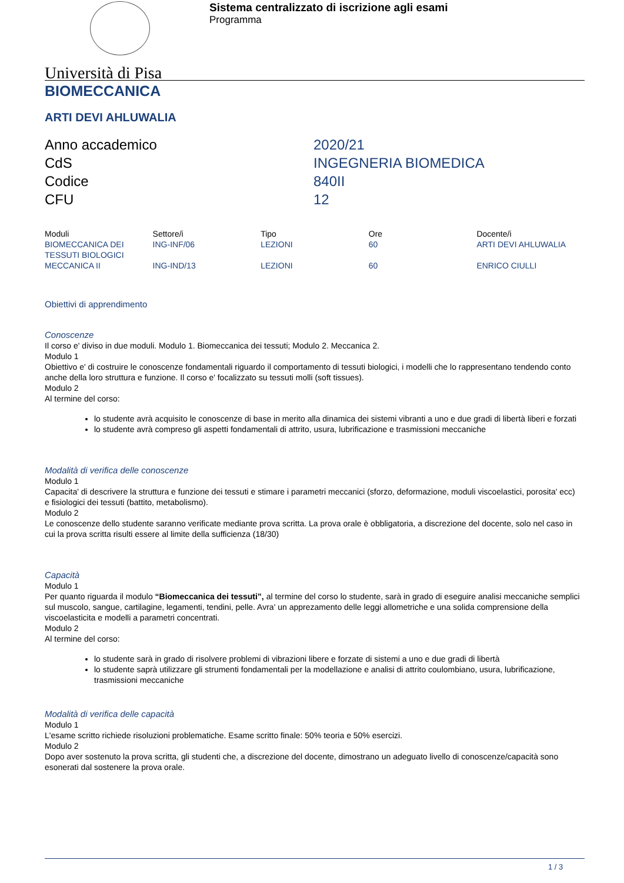Sistema centralizzato di iscrizione agli esami
Programma
Università di Pisa
BIOMECCANICA
ARTI DEVI AHLUWALIA
| Anno accademico | 2020/21 |
| CdS | INGEGNERIA BIOMEDICA |
| Codice | 840II |
| CFU | 12 |
| Moduli | Settore/i | Tipo | Ore | Docente/i |
| --- | --- | --- | --- | --- |
| BIOMECCANICA DEI TESSUTI BIOLOGICI | ING-INF/06 | LEZIONI | 60 | ARTI DEVI AHLUWALIA |
| MECCANICA II | ING-IND/13 | LEZIONI | 60 | ENRICO CIULLI |
Obiettivi di apprendimento
Conoscenze
Il corso e' diviso in due moduli. Modulo 1. Biomeccanica dei tessuti; Modulo 2. Meccanica 2.
Modulo 1
Obiettivo e' di costruire le conoscenze fondamentali riguardo il comportamento di tessuti biologici, i modelli che lo rappresentano tendendo conto anche della loro struttura e funzione. Il corso e' focalizzato su tessuti molli (soft tissues).
Modulo 2
Al termine del corso:
lo studente avrà acquisito le conoscenze di base in merito alla dinamica dei sistemi vibranti a uno e due gradi di libertà liberi e forzati
lo studente avrà compreso gli aspetti fondamentali di attrito, usura, lubrificazione e trasmissioni meccaniche
Modalità di verifica delle conoscenze
Modulo 1
Capacita' di descrivere la struttura e funzione dei tessuti e stimare i parametri meccanici (sforzo, deformazione, moduli viscoelastici, porosita' ecc) e fisiologici dei tessuti (battito, metabolismo).
Modulo 2
Le conoscenze dello studente saranno verificate mediante prova scritta. La prova orale è obbligatoria, a discrezione del docente, solo nel caso in cui la prova scritta risulti essere al limite della sufficienza (18/30)
Capacità
Modulo 1
Per quanto riguarda il modulo “Biomeccanica dei tessuti”, al termine del corso lo studente, sarà in grado di eseguire analisi meccaniche semplici sul muscolo, sangue, cartilagine, legamenti, tendini, pelle. Avra' un apprezamento delle leggi allometriche e una solida comprensione della viscoelasticita e modelli a parametri concentrati.
Modulo 2
Al termine del corso:
lo studente sarà in grado di risolvere problemi di vibrazioni libere e forzate di sistemi a uno e due gradi di libertà
lo studente saprà utilizzare gli strumenti fondamentali per la modellazione e analisi di attrito coulombiano, usura, lubrificazione, trasmissioni meccaniche
Modalità di verifica delle capacità
Modulo 1
L'esame scritto richiede risoluzioni problematiche. Esame scritto finale: 50% teoria e 50% esercizi.
Modulo 2
Dopo aver sostenuto la prova scritta, gli studenti che, a discrezione del docente, dimostrano un adeguato livello di conoscenze/capacità sono esonerati dal sostenere la prova orale.
1 / 3